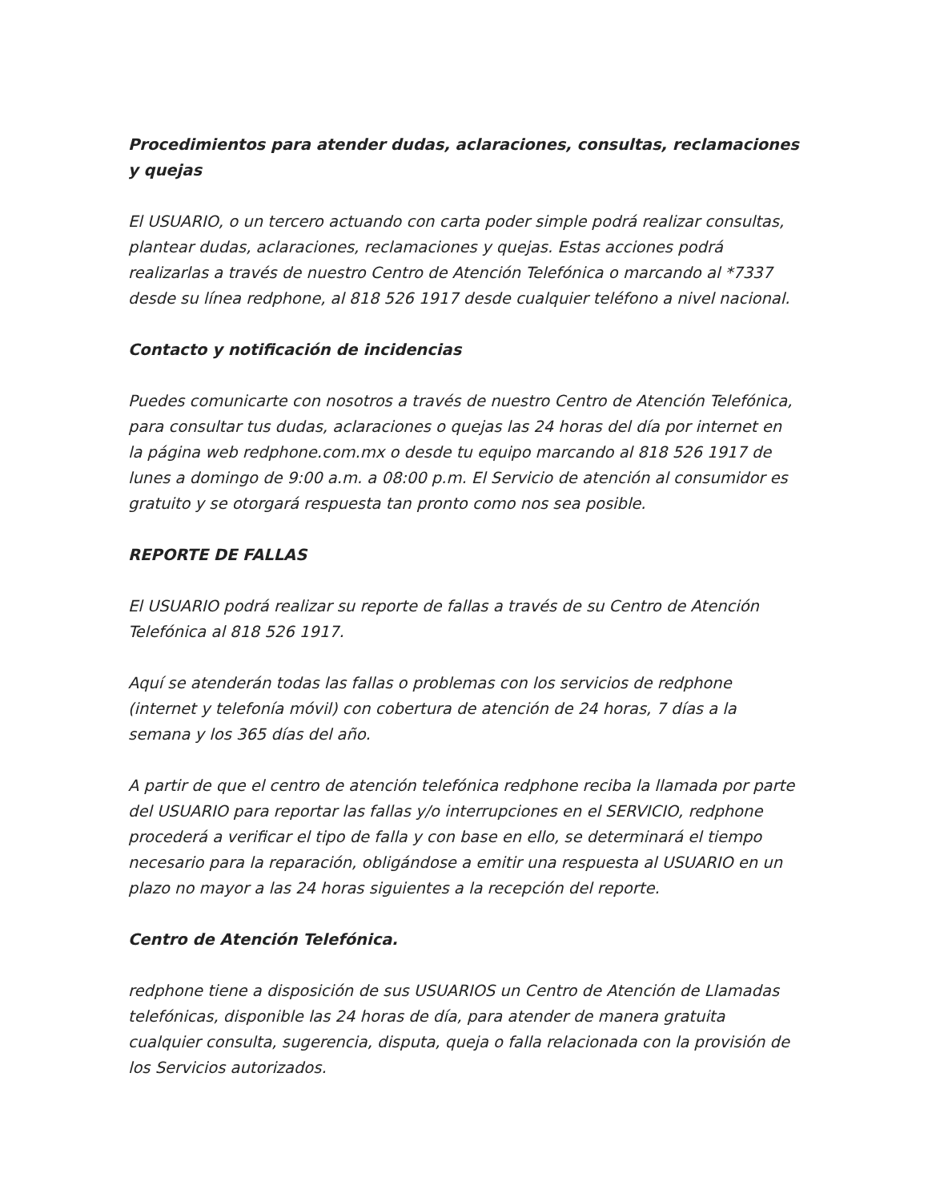Procedimientos para atender dudas, aclaraciones, consultas, reclamaciones y quejas
El USUARIO, o un tercero actuando con carta poder simple podrá realizar consultas, plantear dudas, aclaraciones, reclamaciones y quejas. Estas acciones podrá realizarlas a través de nuestro Centro de Atención Telefónica o marcando al *7337 desde su línea redphone, al 818 526 1917 desde cualquier teléfono a nivel nacional.
Contacto y notificación de incidencias
Puedes comunicarte con nosotros a través de nuestro Centro de Atención Telefónica, para consultar tus dudas, aclaraciones o quejas las 24 horas del día por internet en la página web redphone.com.mx o desde tu equipo marcando al 818 526 1917 de lunes a domingo de 9:00 a.m. a 08:00 p.m. El Servicio de atención al consumidor es gratuito y se otorgará respuesta tan pronto como nos sea posible.
REPORTE DE FALLAS
El USUARIO podrá realizar su reporte de fallas a través de su Centro de Atención Telefónica al 818 526 1917.
Aquí se atenderán todas las fallas o problemas con los servicios de redphone (internet y telefonía móvil) con cobertura de atención de 24 horas, 7 días a la semana y los 365 días del año.
A partir de que el centro de atención telefónica redphone reciba la llamada por parte del USUARIO para reportar las fallas y/o interrupciones en el SERVICIO, redphone procederá a verificar el tipo de falla y con base en ello, se determinará el tiempo necesario para la reparación, obligándose a emitir una respuesta al USUARIO en un plazo no mayor a las 24 horas siguientes a la recepción del reporte.
Centro de Atención Telefónica.
redphone tiene a disposición de sus USUARIOS un Centro de Atención de Llamadas telefónicas, disponible las 24 horas de día, para atender de manera gratuita cualquier consulta, sugerencia, disputa, queja o falla relacionada con la provisión de los Servicios autorizados.